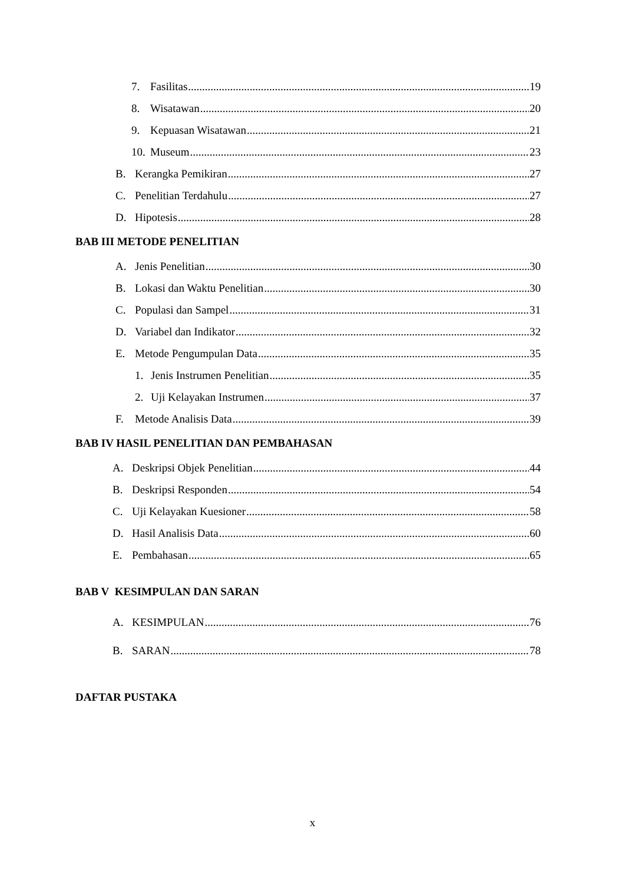7. Fasilitas 19
8. Wisatawan 20
9. Kepuasan Wisatawan 21
10. Museum 23
B. Kerangka Pemikiran 27
C. Penelitian Terdahulu 27
D. Hipotesis 28
BAB III METODE PENELITIAN
A. Jenis Penelitian 30
B. Lokasi dan Waktu Penelitian 30
C. Populasi dan Sampel 31
D. Variabel dan Indikator 32
E. Metode Pengumpulan Data 35
1. Jenis Instrumen Penelitian 35
2. Uji Kelayakan Instrumen 37
F. Metode Analisis Data 39
BAB IV HASIL PENELITIAN DAN PEMBAHASAN
A. Deskripsi Objek Penelitian 44
B. Deskripsi Responden 54
C. Uji Kelayakan Kuesioner 58
D. Hasil Analisis Data 60
E. Pembahasan 65
BAB V KESIMPULAN DAN SARAN
A. KESIMPULAN 76
B. SARAN 78
DAFTAR PUSTAKA
x